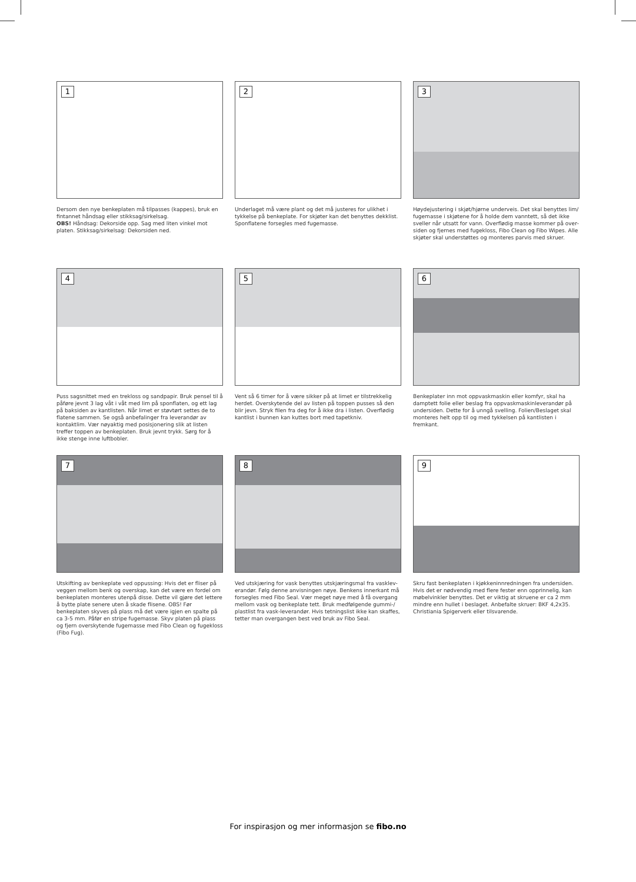1
Dersom den nye benkeplaten må tilpasses (kappes), bruk en fintannet håndsag eller stikksag/sirkelsag.
OBS! Håndsag: Dekorside opp. Sag med liten vinkel mot platen. Stikksag/sirkelsag: Dekorsiden ned.
2
Underlaget må være plant og det må justeres for ulikhet i tykkelse på benkeplate. For skjøter kan det benyttes dekklist. Sponflatene forsegles med fugemasse.
3
Høydejustering i skjøt/hjørne underveis. Det skal benyttes lim/ fugemasse i skjøtene for å holde dem vanntett, så det ikke sveller når utsatt for vann. Overflødig masse kommer på over­siden og fjernes med fugekloss, Fibo Clean og Fibo Wipes. Alle skjøter skal understøttes og monteres parvis med skruer.
4
Puss sagsnittet med en trekloss og sandpapir. Bruk pensel til å påføre jevnt 3 lag våt i våt med lim på sponflaten, og ett lag på baksiden av kantlisten. Når limet er støvtørt settes de to flatene sammen. Se også anbefalinger fra leverandør av kontaktlim. Vær nøyaktig med posisjonering slik at listen treffer toppen av benke­platen. Bruk jevnt trykk. Sørg for å ikke stenge inne luftbobler.
5
Vent så 6 timer for å være sikker på at limet er tilstrekkelig herdet. Overskytende del av listen på toppen pusses så den blir jevn. Stryk filen fra deg for å ikke dra i listen. Overflødig kantlist i bunnen kan kuttes bort med tapetkniv.
6
Benkeplater inn mot oppvaskmaskin eller komfyr, skal ha damptett folie eller beslag fra oppvaskmaskinleverandør på undersiden. Dette for å unngå svelling. Folien/Beslaget skal monteres helt opp til og med tykkelsen på kantlisten i fremkant.
7
Utskifting av benkeplate ved oppussing: Hvis det er fliser på veggen mellom benk og overskap, kan det være en fordel om benkeplaten monteres utenpå disse. Dette vil gjøre det lettere å bytte plate senere uten å skade flisene. OBS! Før benkeplaten skyves på plass må det være igjen en spalte på ca 3-5 mm. Påfør en stripe fugemasse. Skyv platen på plass og fjern over­skytende fugemasse med Fibo Clean og fugekloss (Fibo Fug).
8
Ved utskjæring for vask benyttes utskjæringsmal fra vasklev­erandør. Følg denne anvisningen nøye. Benkens innerkant må forsegles med Fibo Seal. Vær meget nøye med å få overgang mellom vask og benkeplate tett. Bruk medfølgende gummi-/ plastlist fra vask-leverandør. Hvis tetningslist ikke kan skaffes, tetter man overgangen best ved bruk av Fibo Seal.
9
Skru fast benkeplaten i kjøkkeninnredningen fra undersiden. Hvis det er nødvendig med flere fester enn opprinnelig, kan møbelvinkler benyttes. Det er viktig at skruene er ca 2 mm mindre enn hullet i beslaget. Anbefalte skruer: BKF 4,2x35. Christiania Spigerverk eller tilsvarende.
For inspirasjon og mer informasjon se fibo.no